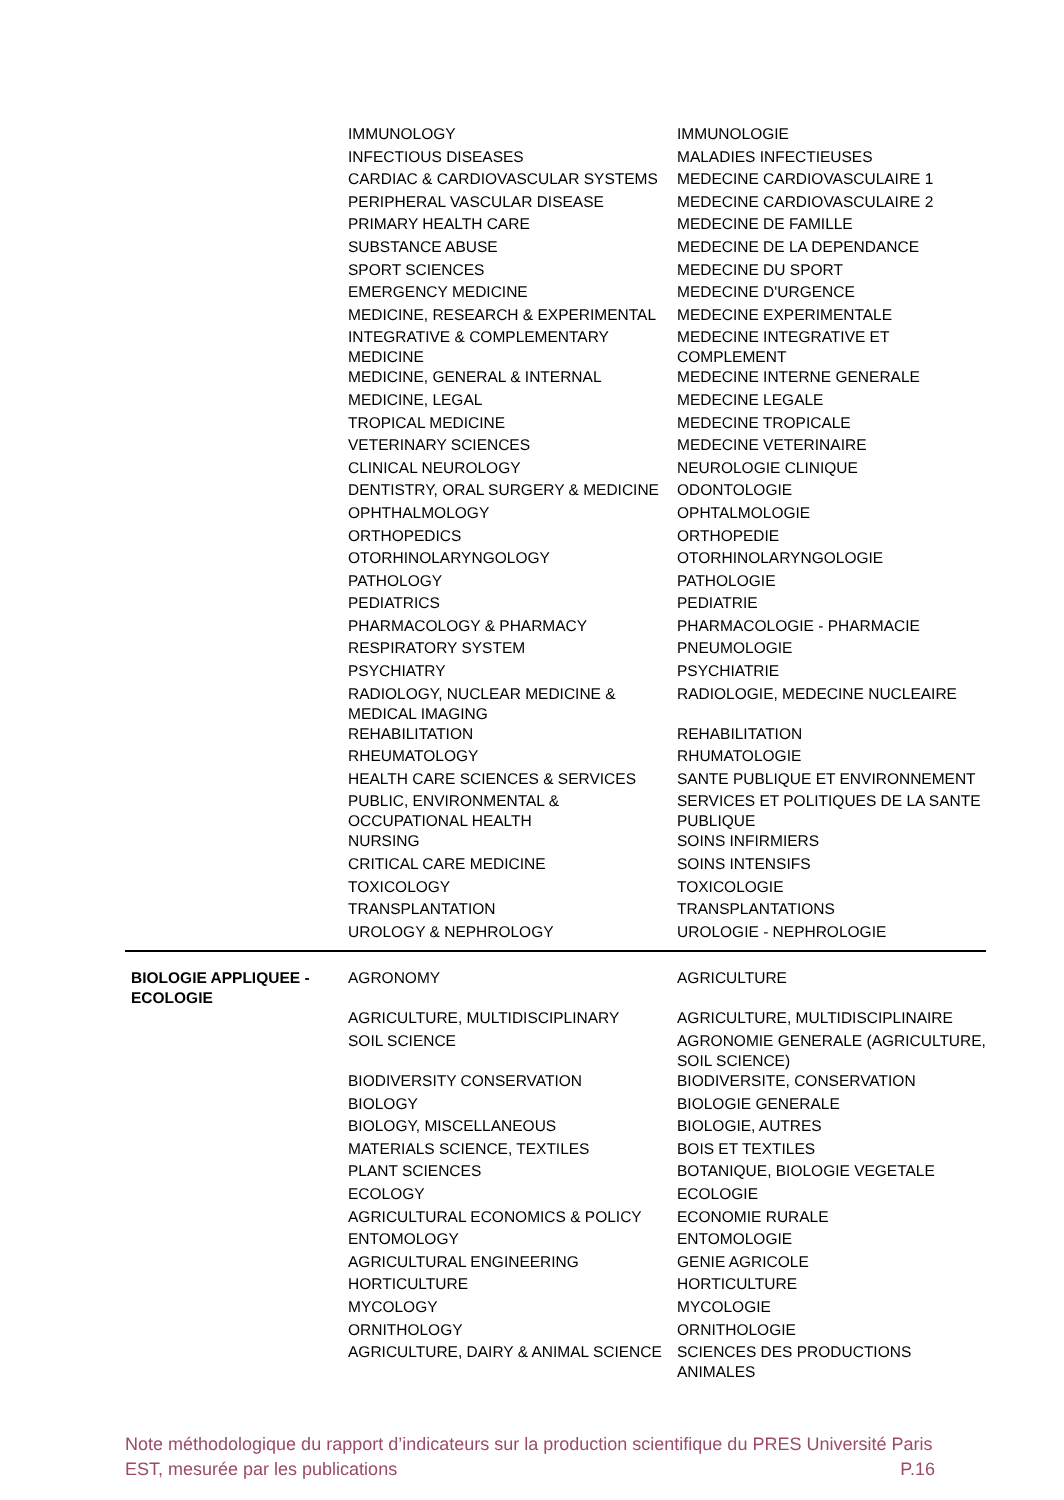| | IMMUNOLOGY | IMMUNOLOGIE |
| | INFECTIOUS DISEASES | MALADIES INFECTIEUSES |
| | CARDIAC & CARDIOVASCULAR SYSTEMS | MEDECINE CARDIOVASCULAIRE 1 |
| | PERIPHERAL VASCULAR DISEASE | MEDECINE CARDIOVASCULAIRE 2 |
| | PRIMARY HEALTH CARE | MEDECINE DE FAMILLE |
| | SUBSTANCE ABUSE | MEDECINE DE LA DEPENDANCE |
| | SPORT SCIENCES | MEDECINE DU SPORT |
| | EMERGENCY MEDICINE | MEDECINE D'URGENCE |
| | MEDICINE, RESEARCH & EXPERIMENTAL | MEDECINE EXPERIMENTALE |
| | INTEGRATIVE & COMPLEMENTARY MEDICINE | MEDECINE INTEGRATIVE ET COMPLEMENT |
| | MEDICINE, GENERAL & INTERNAL | MEDECINE INTERNE GENERALE |
| | MEDICINE, LEGAL | MEDECINE LEGALE |
| | TROPICAL MEDICINE | MEDECINE TROPICALE |
| | VETERINARY SCIENCES | MEDECINE VETERINAIRE |
| | CLINICAL NEUROLOGY | NEUROLOGIE CLINIQUE |
| | DENTISTRY, ORAL SURGERY & MEDICINE | ODONTOLOGIE |
| | OPHTHALMOLOGY | OPHTALMOLOGIE |
| | ORTHOPEDICS | ORTHOPEDIE |
| | OTORHINOLARYNGOLOGY | OTORHINOLARYNGOLOGIE |
| | PATHOLOGY | PATHOLOGIE |
| | PEDIATRICS | PEDIATRIE |
| | PHARMACOLOGY & PHARMACY | PHARMACOLOGIE - PHARMACIE |
| | RESPIRATORY SYSTEM | PNEUMOLOGIE |
| | PSYCHIATRY | PSYCHIATRIE |
| | RADIOLOGY, NUCLEAR MEDICINE & MEDICAL IMAGING | RADIOLOGIE, MEDECINE NUCLEAIRE |
| | REHABILITATION | REHABILITATION |
| | RHEUMATOLOGY | RHUMATOLOGIE |
| | HEALTH CARE SCIENCES & SERVICES | SANTE PUBLIQUE ET ENVIRONNEMENT |
| | PUBLIC, ENVIRONMENTAL & OCCUPATIONAL HEALTH | SERVICES ET POLITIQUES DE LA SANTE PUBLIQUE |
| | NURSING | SOINS INFIRMIERS |
| | CRITICAL CARE MEDICINE | SOINS INTENSIFS |
| | TOXICOLOGY | TOXICOLOGIE |
| | TRANSPLANTATION | TRANSPLANTATIONS |
| | UROLOGY & NEPHROLOGY | UROLOGIE - NEPHROLOGIE |
| BIOLOGIE APPLIQUEE - ECOLOGIE | AGRONOMY | AGRICULTURE |
| | AGRICULTURE, MULTIDISCIPLINARY | AGRICULTURE, MULTIDISCIPLINAIRE |
| | SOIL SCIENCE | AGRONOMIE GENERALE (AGRICULTURE, SOIL SCIENCE) |
| | BIODIVERSITY CONSERVATION | BIODIVERSITE, CONSERVATION |
| | BIOLOGY | BIOLOGIE GENERALE |
| | BIOLOGY, MISCELLANEOUS | BIOLOGIE, AUTRES |
| | MATERIALS SCIENCE, TEXTILES | BOIS ET TEXTILES |
| | PLANT SCIENCES | BOTANIQUE, BIOLOGIE VEGETALE |
| | ECOLOGY | ECOLOGIE |
| | AGRICULTURAL ECONOMICS & POLICY | ECONOMIE RURALE |
| | ENTOMOLOGY | ENTOMOLOGIE |
| | AGRICULTURAL ENGINEERING | GENIE AGRICOLE |
| | HORTICULTURE | HORTICULTURE |
| | MYCOLOGY | MYCOLOGIE |
| | ORNITHOLOGY | ORNITHOLOGIE |
| | AGRICULTURE, DAIRY & ANIMAL SCIENCE | SCIENCES DES PRODUCTIONS ANIMALES |
Note méthodologique du rapport d’indicateurs sur la production scientifique du PRES Université Paris EST, mesurée par les publications P.16